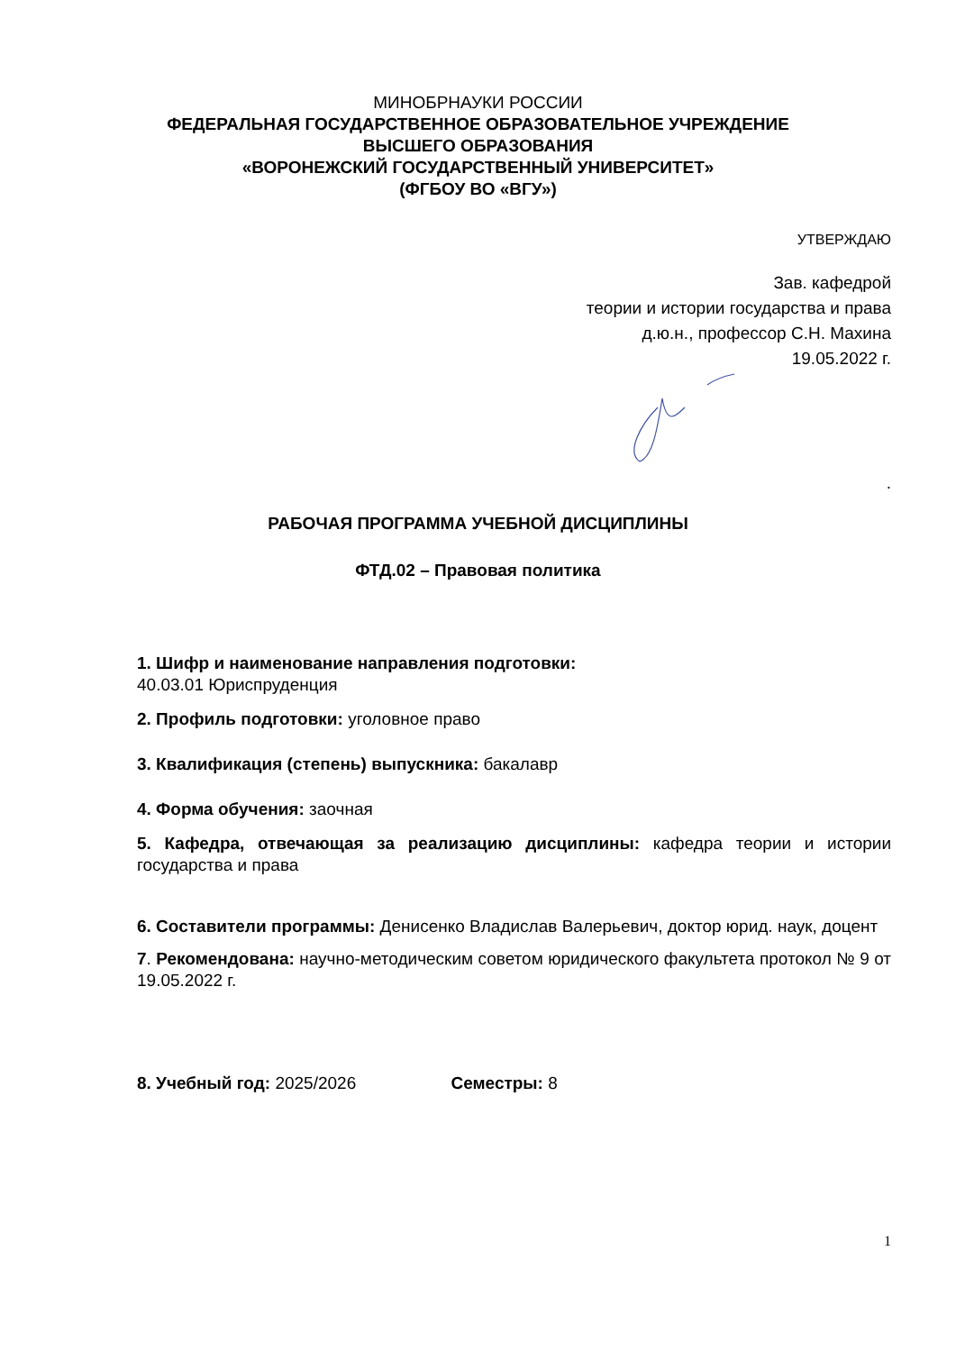МИНОБРНАУКИ РОССИИ
ФЕДЕРАЛЬНАЯ ГОСУДАРСТВЕННОЕ ОБРАЗОВАТЕЛЬНОЕ УЧРЕЖДЕНИЕ
ВЫСШЕГО ОБРАЗОВАНИЯ
«ВОРОНЕЖСКИЙ ГОСУДАРСТВЕННЫЙ УНИВЕРСИТЕТ»
(ФГБОУ ВО «ВГУ»)
УТВЕРЖДАЮ
Зав. кафедрой
теории и истории государства и права
д.ю.н., профессор С.Н. Махина
19.05.2022 г.
.
РАБОЧАЯ ПРОГРАММА УЧЕБНОЙ ДИСЦИПЛИНЫ
ФТД.02 – Правовая политика
1. Шифр и наименование направления подготовки:
40.03.01 Юриспруденция
2. Профиль подготовки: уголовное право
3. Квалификация (степень) выпускника: бакалавр
4. Форма обучения: заочная
5. Кафедра, отвечающая за реализацию дисциплины: кафедра теории и истории государства и права
6. Составители программы: Денисенко Владислав Валерьевич, доктор юрид. наук, доцент
7. Рекомендована: научно-методическим советом юридического факультета протокол № 9 от 19.05.2022 г.
8. Учебный год: 2025/2026 Семестры: 8
1